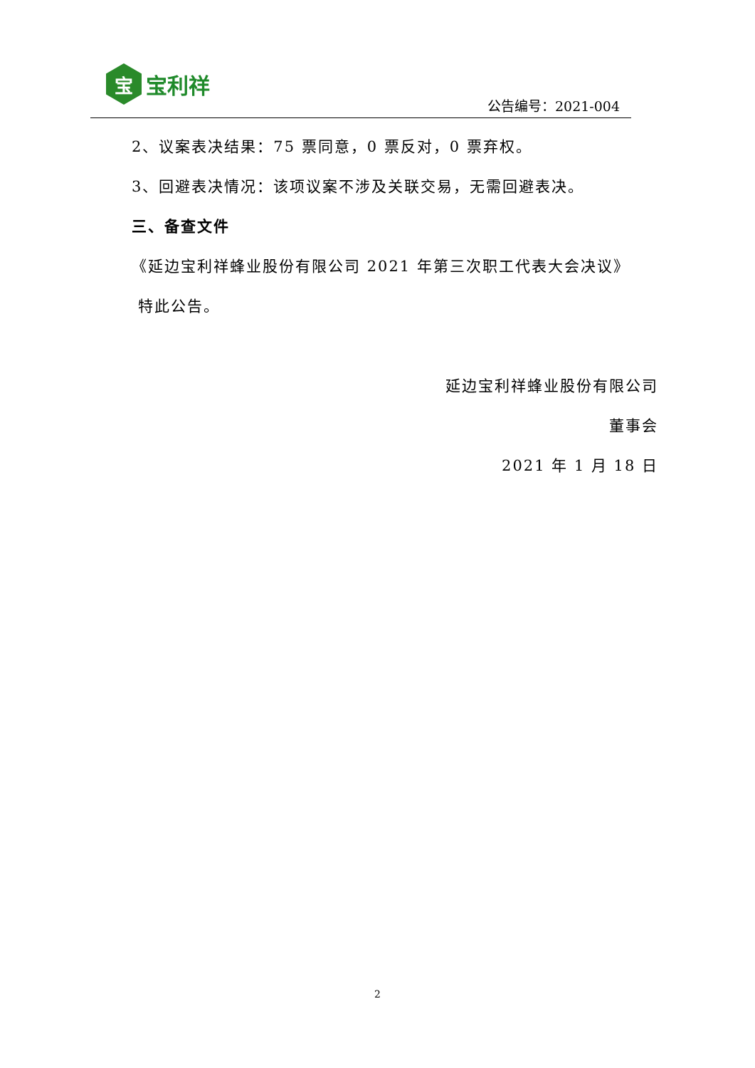宝
宝利祥
公告编号：2021-004
2、议案表决结果：75 票同意，0 票反对，0 票弃权。
3、回避表决情况：该项议案不涉及关联交易，无需回避表决。
三、备查文件
《延边宝利祥蜂业股份有限公司 2021 年第三次职工代表大会决议》
特此公告。
延边宝利祥蜂业股份有限公司
董事会
2021 年 1 月 18 日
2